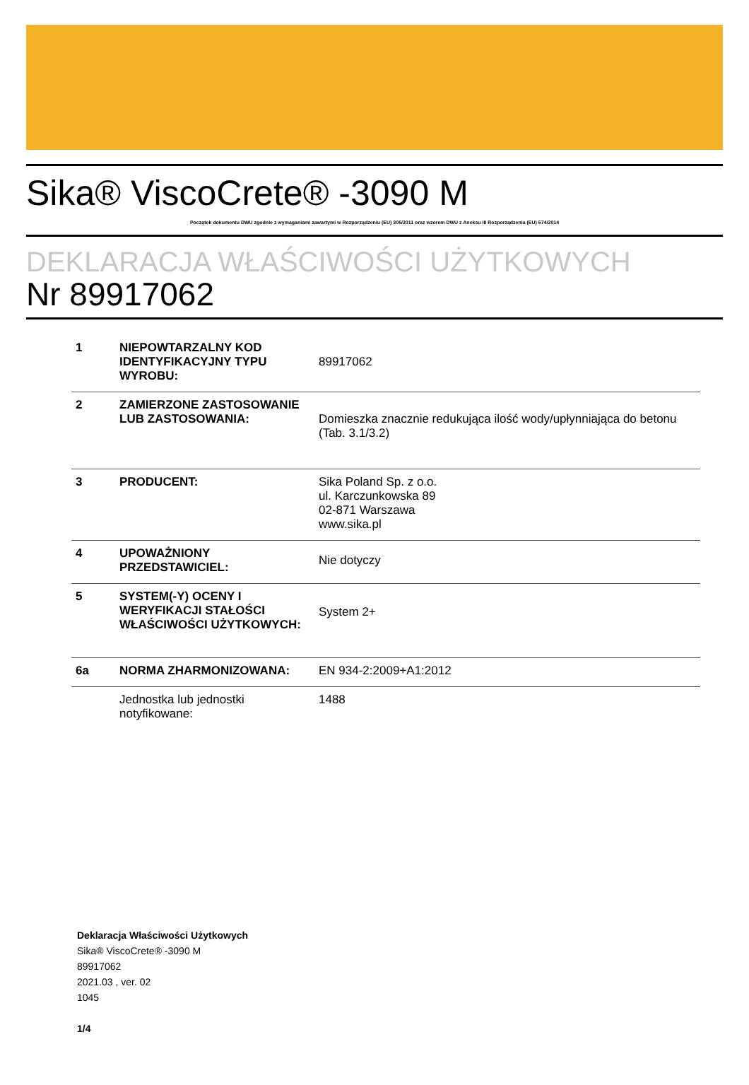Sika® ViscoCrete® -3090 M
Początek dokumentu DWU zgodnie z wymaganiami zawartymi w Rozporządzeniu (EU) 305/2011 oraz wzorem DWU z Aneksu III Rozporządzenia (EU) 574/2014
DEKLARACJA WŁAŚCIWOŚCI UŻYTKOWYCH
Nr 89917062
| 1 | NIEPOWTARZALNY KOD IDENTYFIKACYJNY TYPU WYROBU: | 89917062 |
| 2 | ZAMIERZONE ZASTOSOWANIE LUB ZASTOSOWANIA: | Domieszka znacznie redukująca ilość wody/upłynniająca do betonu (Tab. 3.1/3.2) |
| 3 | PRODUCENT: | Sika Poland Sp. z o.o. ul. Karczunkowska 89 02-871 Warszawa www.sika.pl |
| 4 | UPOWAŻNIONY PRZEDSTAWICIEL: | Nie dotyczy |
| 5 | SYSTEM(-Y) OCENY I WERYFIKACJI STAŁOŚCI WŁAŚCIWOŚCI UŻYTKOWYCH: | System 2+ |
| 6a | NORMA ZHARMONIZOWANA: | EN 934-2:2009+A1:2012 |
| | Jednostka lub jednostki notyfikowane: | 1488 |
Deklaracja Właściwości Użytkowych
Sika® ViscoCrete® -3090 M
89917062
2021.03 , ver. 02
1045
1/4